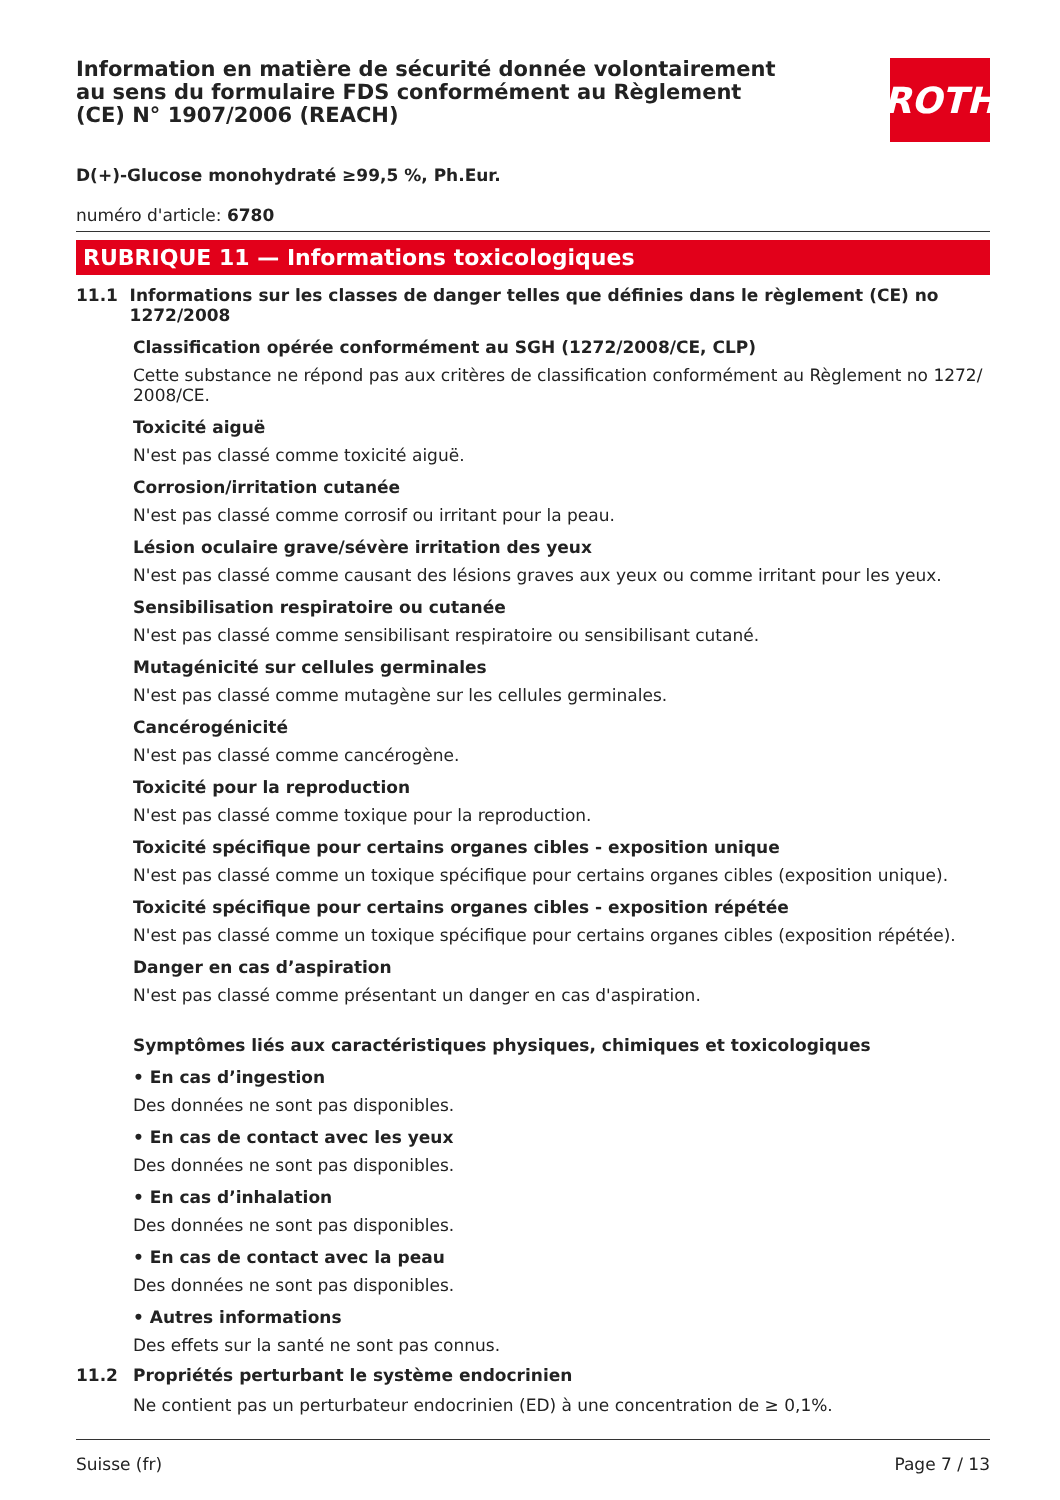Information en matière de sécurité donnée volontairement au sens du formulaire FDS conformément au Règlement (CE) N° 1907/2006 (REACH)
ROTH
D(+)-Glucose monohydraté ≥99,5 %, Ph.Eur.
numéro d'article: 6780
RUBRIQUE 11 — Informations toxicologiques
11.1 Informations sur les classes de danger telles que définies dans le règlement (CE) no 1272/2008
Classification opérée conformément au SGH (1272/2008/CE, CLP)
Cette substance ne répond pas aux critères de classification conformément au Règlement no 1272/ 2008/CE.
Toxicité aiguë
N'est pas classé comme toxicité aiguë.
Corrosion/irritation cutanée
N'est pas classé comme corrosif ou irritant pour la peau.
Lésion oculaire grave/sévère irritation des yeux
N'est pas classé comme causant des lésions graves aux yeux ou comme irritant pour les yeux.
Sensibilisation respiratoire ou cutanée
N'est pas classé comme sensibilisant respiratoire ou sensibilisant cutané.
Mutagénicité sur cellules germinales
N'est pas classé comme mutagène sur les cellules germinales.
Cancérogénicité
N'est pas classé comme cancérogène.
Toxicité pour la reproduction
N'est pas classé comme toxique pour la reproduction.
Toxicité spécifique pour certains organes cibles - exposition unique
N'est pas classé comme un toxique spécifique pour certains organes cibles (exposition unique).
Toxicité spécifique pour certains organes cibles - exposition répétée
N'est pas classé comme un toxique spécifique pour certains organes cibles (exposition répétée).
Danger en cas d’aspiration
N'est pas classé comme présentant un danger en cas d'aspiration.
Symptômes liés aux caractéristiques physiques, chimiques et toxicologiques
• En cas d’ingestion
Des données ne sont pas disponibles.
• En cas de contact avec les yeux
Des données ne sont pas disponibles.
• En cas d’inhalation
Des données ne sont pas disponibles.
• En cas de contact avec la peau
Des données ne sont pas disponibles.
• Autres informations
Des effets sur la santé ne sont pas connus.
11.2 Propriétés perturbant le système endocrinien
Ne contient pas un perturbateur endocrinien (ED) à une concentration de ≥ 0,1%.
Suisse (fr) Page 7 / 13